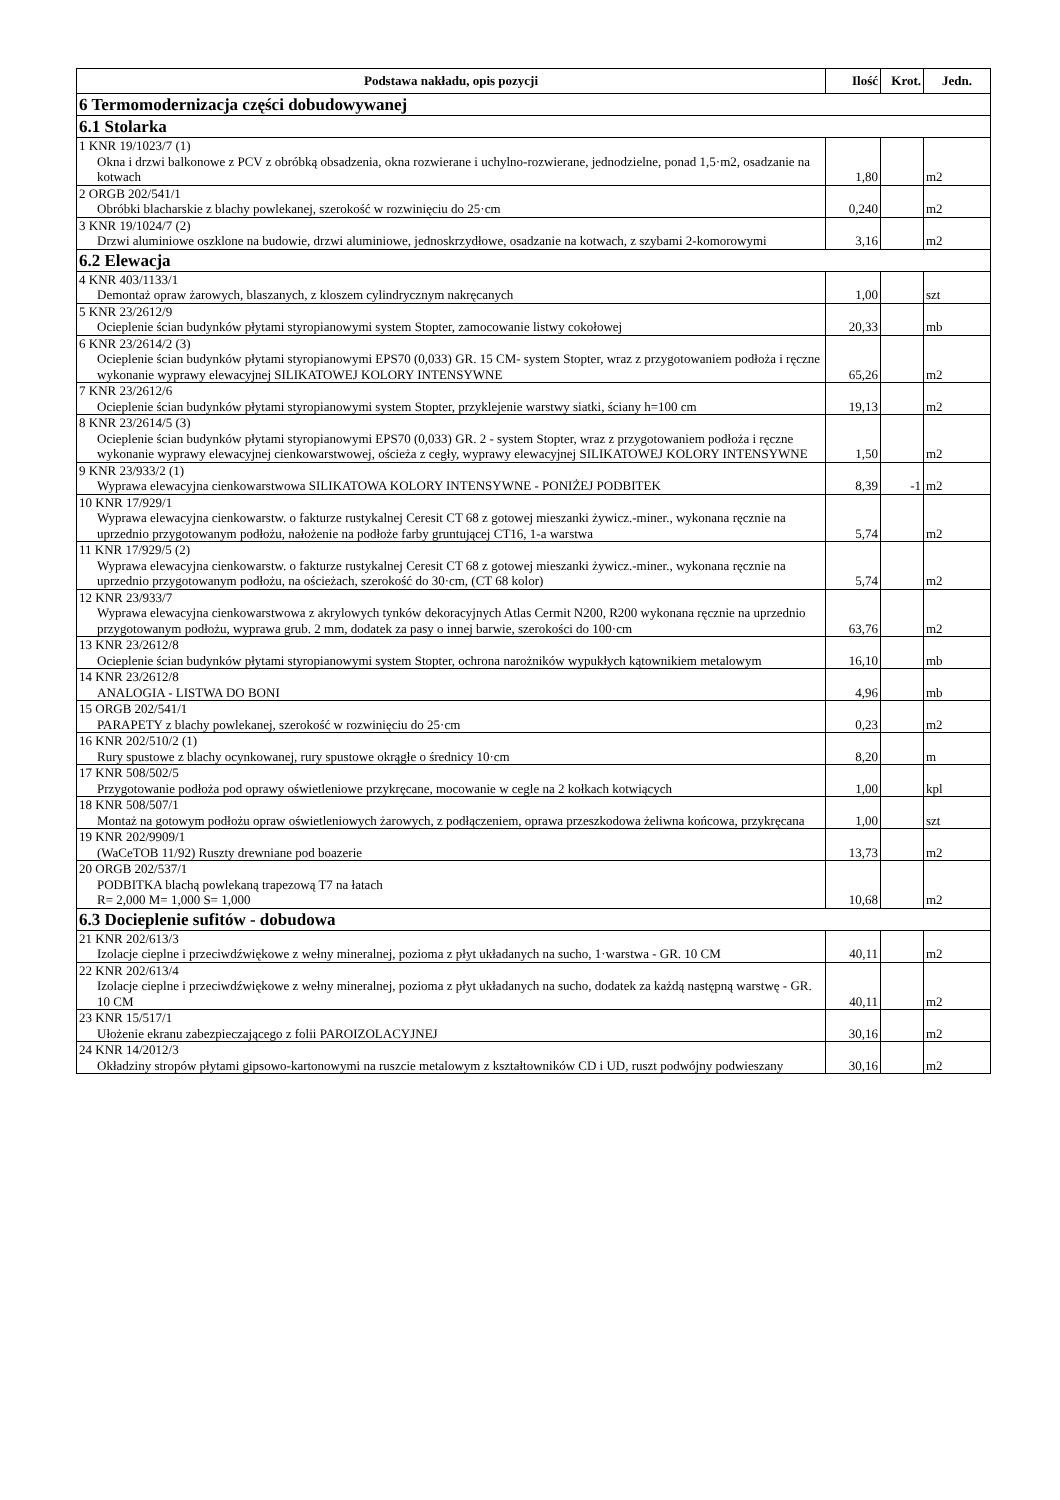| Podstawa nakładu, opis pozycji | Ilość | Krot. | Jedn. |
| --- | --- | --- | --- |
| 6 Termomodernizacja części dobudowywanej | | | |
| 6.1 Stolarka | | | |
| 1 KNR 19/1023/7 (1) Okna i drzwi balkonowe z PCV z obróbką obsadzenia, okna rozwierane i uchylno-rozwierane, jednodzielne, ponad 1,5·m2, osadzanie na kotwach | 1,80 | | m2 |
| 2 ORGB 202/541/1 Obróbki blacharskie z blachy powlekanej, szerokość w rozwinięciu do 25·cm | 0,240 | | m2 |
| 3 KNR 19/1024/7 (2) Drzwi aluminiowe oszklone na budowie, drzwi aluminiowe, jednoskrzydłowe, osadzanie na kotwach, z szybami 2-komorowymi | 3,16 | | m2 |
| 6.2 Elewacja | | | |
| 4 KNR 403/1133/1 Demontaż opraw żarowych, blaszanych, z kloszem cylindrycznym nakręcanych | 1,00 | | szt |
| 5 KNR 23/2612/9 Ocieplenie ścian budynków płytami styropianowymi system Stopter, zamocowanie listwy cokołowej | 20,33 | | mb |
| 6 KNR 23/2614/2 (3) Ocieplenie ścian budynków płytami styropianowymi EPS70 (0,033) GR. 15 CM- system Stopter, wraz z przygotowaniem podłoża i ręczne wykonanie wyprawy elewacyjnej SILIKATOWEJ KOLORY INTENSYWNE | 65,26 | | m2 |
| 7 KNR 23/2612/6 Ocieplenie ścian budynków płytami styropianowymi system Stopter, przyklejenie warstwy siatki, ściany h=100 cm | 19,13 | | m2 |
| 8 KNR 23/2614/5 (3) Ocieplenie ścian budynków płytami styropianowymi EPS70 (0,033) GR. 2 - system Stopter, wraz z przygotowaniem podłoża i ręczne wykonanie wyprawy elewacyjnej cienkowarstwowej, ościeża z cegły, wyprawy elewacyjnej SILIKATOWEJ KOLORY INTENSYWNE | 1,50 | | m2 |
| 9 KNR 23/933/2 (1) Wyprawa elewacyjna cienkowarstwowa SILIKATOWA KOLORY INTENSYWNE - PONIŻEJ PODBITEK | 8,39 | -1 | m2 |
| 10 KNR 17/929/1 Wyprawa elewacyjna cienkowarstw. o fakturze rustykalnej Ceresit CT 68 z gotowej mieszanki żywicz.-miner., wykonana ręcznie na uprzednio przygotowanym podłożu, nałożenie na podłoże farby gruntującej CT16, 1-a warstwa | 5,74 | | m2 |
| 11 KNR 17/929/5 (2) Wyprawa elewacyjna cienkowarstw. o fakturze rustykalnej Ceresit CT 68 z gotowej mieszanki żywicz.-miner., wykonana ręcznie na uprzednio przygotowanym podłożu, na ościeżach, szerokość do 30·cm, (CT 68 kolor) | 5,74 | | m2 |
| 12 KNR 23/933/7 Wyprawa elewacyjna cienkowarstwowa z akrylowych tynków dekoracyjnych Atlas Cermit N200, R200 wykonana ręcznie na uprzednio przygotowanym podłożu, wyprawa grub. 2 mm, dodatek za pasy o innej barwie, szerokości do 100·cm | 63,76 | | m2 |
| 13 KNR 23/2612/8 Ocieplenie ścian budynków płytami styropianowymi system Stopter, ochrona narożników wypukłych kątownikiem metalowym | 16,10 | | mb |
| 14 KNR 23/2612/8 ANALOGIA - LISTWA DO BONI | 4,96 | | mb |
| 15 ORGB 202/541/1 PARAPETY z blachy powlekanej, szerokość w rozwinięciu do 25·cm | 0,23 | | m2 |
| 16 KNR 202/510/2 (1) Rury spustowe z blachy ocynkowanej, rury spustowe okrągłe o średnicy 10·cm | 8,20 | | m |
| 17 KNR 508/502/5 Przygotowanie podłoża pod oprawy oświetleniowe przykręcane, mocowanie w cegle na 2 kołkach kotwiących | 1,00 | | kpl |
| 18 KNR 508/507/1 Montaż na gotowym podłożu opraw oświetleniowych żarowych, z podłączeniem, oprawa przeszkodowa żeliwna końcowa, przykręcana | 1,00 | | szt |
| 19 KNR 202/9909/1 (WaCeTOB 11/92) Ruszty drewniane pod boazerie | 13,73 | | m2 |
| 20 ORGB 202/537/1 PODBITKA blachą powlekaną trapezową T7 na łatach R= 2,000 M= 1,000 S= 1,000 | 10,68 | | m2 |
| 6.3 Docieplenie sufitów - dobudowa | | | |
| 21 KNR 202/613/3 Izolacje cieplne i przeciwdźwiękowe z wełny mineralnej, pozioma z płyt układanych na sucho, 1·warstwa - GR. 10 CM | 40,11 | | m2 |
| 22 KNR 202/613/4 Izolacje cieplne i przeciwdźwiękowe z wełny mineralnej, pozioma z płyt układanych na sucho, dodatek za każdą następną warstwę - GR. 10 CM | 40,11 | | m2 |
| 23 KNR 15/517/1 Ułożenie ekranu zabezpieczającego z folii PAROIZOLACYJNEJ | 30,16 | | m2 |
| 24 KNR 14/2012/3 Okładziny stropów płytami gipsowo-kartonowymi na ruszcie metalowym z kształtowników CD i UD, ruszt podwójny podwieszany | 30,16 | | m2 |